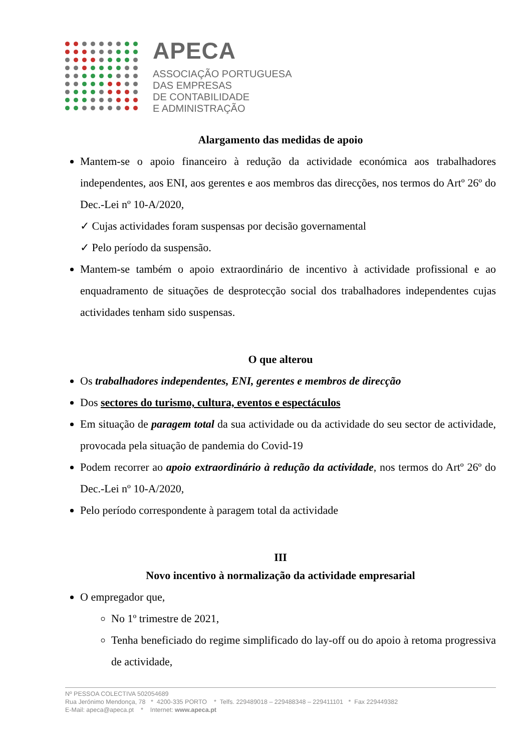APECA
ASSOCIAÇÃO PORTUGUESA
DAS EMPRESAS
DE CONTABILIDADE
E ADMINISTRAÇÃO
Alargamento das medidas de apoio
Mantem-se o apoio financeiro à redução da actividade económica aos trabalhadores independentes, aos ENI, aos gerentes e aos membros das direcções, nos termos do Artº 26º do Dec.-Lei nº 10-A/2020,
✓ Cujas actividades foram suspensas por decisão governamental
✓ Pelo período da suspensão.
Mantem-se também o apoio extraordinário de incentivo à actividade profissional e ao enquadramento de situações de desprotecção social dos trabalhadores independentes cujas actividades tenham sido suspensas.
O que alterou
Os trabalhadores independentes, ENI, gerentes e membros de direcção
Dos sectores do turismo, cultura, eventos e espectáculos
Em situação de paragem total da sua actividade ou da actividade do seu sector de actividade, provocada pela situação de pandemia do Covid-19
Podem recorrer ao apoio extraordinário à redução da actividade, nos termos do Artº 26º do Dec.-Lei nº 10-A/2020,
Pelo período correspondente à paragem total da actividade
III
Novo incentivo à normalização da actividade empresarial
O empregador que,
No 1º trimestre de 2021,
Tenha beneficiado do regime simplificado do lay-off ou do apoio à retoma progressiva de actividade,
Nº PESSOA COLECTIVA 502054689
Rua Jerónimo Mendonça, 78 * 4200-335 PORTO * Telfs. 229489018 – 229488348 – 229411101 * Fax 229449382
E-Mail: apeca@apeca.pt * Internet: www.apeca.pt